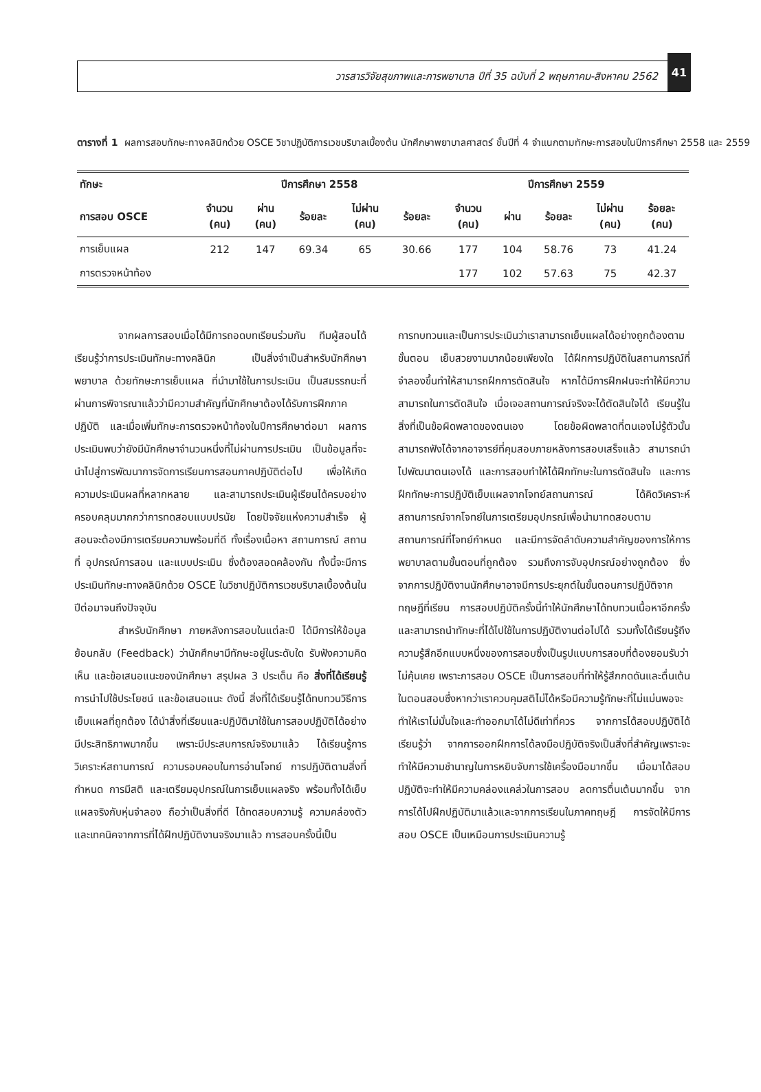วารสารวิจัยสุขภาพและการพยาบาล ปีที่ 35 ฉบับที่ 2 พฤษภาคม-สิงหาคม 2562
41
ตารางที่ 1 ผลการสอบทักษะทางคลินิกด้วย OSCE วิชาปฏิบัติการเวชบริบาลเบื้องต้น นักศึกษาพยาบาลศาสตร์ ชั้นปีที่ 4 จำแนกตามทักษะการสอบในปีการศึกษา 2558 และ 2559
| ทักษะ | ปีการศึกษา 2558 | | | | | ปีการศึกษา 2559 | | | | |
| --- | --- | --- | --- | --- | --- | --- | --- | --- | --- | --- |
| การสอบ OSCE | จำนวน (คน) | ผ่าน (คน) | ร้อยละ | ไม่ผ่าน (คน) | ร้อยละ | จำนวน (คน) | ผ่าน | ร้อยละ | ไม่ผ่าน (คน) | ร้อยละ (คน) |
| การเย็บแผล | 212 | 147 | 69.34 | 65 | 30.66 | 177 | 104 | 58.76 | 73 | 41.24 |
| การตรวจหน้าท้อง | | | | | | 177 | 102 | 57.63 | 75 | 42.37 |
จากผลการสอบเมื่อได้มีการถอดบทเรียนร่วมกัน ทีมผู้สอนได้เรียนรู้ว่าการประเมินทักษะทางคลินิก เป็นสิ่งจำเป็นสำหรับนักศึกษาพยาบาล ด้วยทักษะการเย็บแผล ที่นำมาใช้ในการประเมิน เป็นสมรรถนะที่ผ่านการพิจารณาแล้วว่ามีความสำคัญที่นักศึกษาต้องได้รับการฝึกภาคปฏิบัติ และเมื่อเพิ่มทักษะการตรวจหน้าท้องในปีการศึกษาต่อมา ผลการประเมินพบว่ายังมีนักศึกษาจำนวนหนึ่งที่ไม่ผ่านการประเมิน เป็นข้อมูลที่จะนำไปสู่การพัฒนาการจัดการเรียนการสอนภาคปฏิบัติต่อไป เพื่อให้เกิดความประเมินผลที่หลากหลาย และสามารถประเมินผู้เรียนได้ครบอย่างครอบคลุมมากกว่าการทดสอบแบบปรนัย โดยปัจจัยแห่งความสำเร็จ ผู้สอนจะต้องมีการเตรียมความพร้อมที่ดี ทั้งเรื่องเนื้อหา สถานการณ์ สถานที่ อุปกรณ์การสอน และแบบประเมิน ซึ่งต้องสอดคล้องกัน ทั้งนี้จะมีการประเมินทักษะทางคลินิกด้วย OSCE ในวิชาปฏิบัติการเวชบริบาลเบื้องต้นในปีต่อมาจนถึงปัจจุบัน
สำหรับนักศึกษา ภายหลังการสอบในแต่ละปี ได้มีการให้ข้อมูลย้อนกลับ (Feedback) ว่านักศึกษามีทักษะอยู่ในระดับใด รับฟังความคิดเห็น และข้อเสนอแนะของนักศึกษา สรุปผล 3 ประเด็น คือ สิ่งที่ได้เรียนรู้ การนำไปใช้ประโยชน์ และข้อเสนอแนะ ดังนี้ สิ่งที่ได้เรียนรู้ได้ทบทวนวิธีการเย็บแผลที่ถูกต้อง ได้นำสิ่งที่เรียนและปฏิบัติมาใช้ในการสอบปฏิบัติได้อย่างมีประสิทธิภาพมากขึ้น เพราะมีประสบการณ์จริงมาแล้ว ได้เรียนรู้การวิเคราะห์สถานการณ์ ความรอบคอบในการอ่านโจทย์ การปฏิบัติตามสิ่งที่กำหนด การมีสติ และเตรียมอุปกรณ์ในการเย็บแผลจริง พร้อมทั้งได้เย็บแผลจริงกับหุ่นจำลอง ถือว่าเป็นสิ่งที่ดี ได้ทดสอบความรู้ ความคล่องตัว และเทคนิคจากการที่ได้ฝึกปฏิบัติงานจริงมาแล้ว การสอบครั้งนี้เป็น
การทบทวนและเป็นการประเมินว่าเราสามารถเย็บแผลได้อย่างถูกต้องตามขั้นตอน เย็บสวยงามมากน้อยเพียงใด ได้ฝึกการปฏิบัติในสถานการณ์ที่จำลองขึ้นทำให้สามารถฝึกการตัดสินใจ หากได้มีการฝึกฝนจะทำให้มีความสามารถในการตัดสินใจ เมื่อเจอสถานการณ์จริงจะได้ตัดสินใจได้ เรียนรู้ในสิ่งที่เป็นข้อผิดพลาดของตนเอง โดยข้อผิดพลาดที่ตนเองไม่รู้ตัวนั้น สามารถฟังได้จากอาจารย์ที่คุมสอบภายหลังการสอบเสร็จแล้ว สามารถนำไปพัฒนาตนเองได้ และการสอบทำให้ได้ฝึกทักษะในการตัดสินใจ และการฝึกทักษะการปฏิบัติเย็บแผลจากโจทย์สถานการณ์ ได้คิดวิเคราะห์สถานการณ์จากโจทย์ในการเตรียมอุปกรณ์เพื่อนำมาทดสอบตามสถานการณ์ที่โจทย์กำหนด และมีการจัดลำดับความสำคัญของการให้การพยาบาลตามขั้นตอนที่ถูกต้อง รวมถึงการจับอุปกรณ์อย่างถูกต้อง ซึ่งจากการปฏิบัติงานนักศึกษาอาจมีการประยุกต์ในขั้นตอนการปฏิบัติจากทฤษฎีที่เรียน การสอบปฏิบัติครั้งนี้ทำให้นักศึกษาได้ทบทวนเนื้อหาอีกครั้ง และสามารถนำทักษะที่ได้ไปใช้ในการปฏิบัติงานต่อไปได้ รวมทั้งได้เรียนรู้ถึงความรู้สึกอีกแบบหนึ่งของการสอบซึ่งเป็นรูปแบบการสอบที่ต้องยอมรับว่าไม่คุ้นเคย เพราะการสอบ OSCE เป็นการสอบที่ทำให้รู้สึกกดดันและตื่นเต้นในตอนสอบซึ่งหากว่าเราควบคุมสติไม่ได้หรือมีความรู้ทักษะที่ไม่แม่นพอจะทำให้เราไม่มั่นใจและทำออกมาได้ไม่ดีเท่าที่ควร จากการได้สอบปฏิบัติได้เรียนรู้ว่า จากการออกฝึกการได้ลงมือปฏิบัติจริงเป็นสิ่งที่สำคัญเพราะจะทำให้มีความชำนาญในการหยิบจับการใช้เครื่องมือมากขึ้น เมื่อมาได้สอบปฏิบัติจะทำให้มีความคล่องแคล่วในการสอบ ลดการตื่นเต้นมากขึ้น จากการได้ไปฝึกปฏิบัติมาแล้วและจากการเรียนในภาคทฤษฎี การจัดให้มีการสอบ OSCE เป็นเหมือนการประเมินความรู้